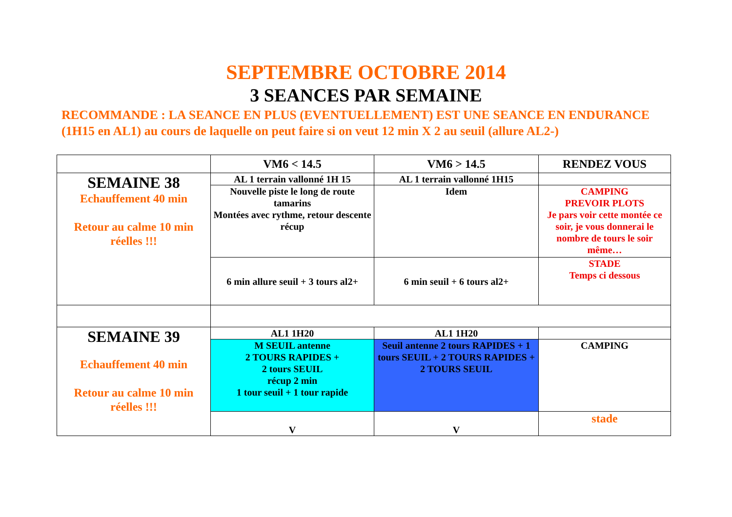SEPTEMBRE OCTOBRE 2014
3 SEANCES PAR SEMAINE
RECOMMANDE : LA SEANCE EN PLUS (EVENTUELLEMENT) EST UNE SEANCE EN ENDURANCE (1H15 en AL1) au cours de laquelle on peut faire si on veut 12 min X 2 au seuil (allure AL2-)
| | VM6 < 14.5 | VM6 > 14.5 | RENDEZ VOUS |
| SEMAINE 38 Echauffement 40 min Retour au calme 10 min réelles !!! | AL 1 terrain vallonné 1H 15 | AL 1 terrain vallonné 1H15 | |
| | Nouvelle piste le long de route tamarins Montées avec rythme, retour descente récup | Idem | CAMPING PREVOIR PLOTS Je pars voir cette montée ce soir, je vous donnerai le nombre de tours le soir même… |
| | 6 min allure seuil + 3 tours al2+ | 6 min seuil + 6 tours al2+ | STADE Temps ci dessous |
| SEMAINE 39 Echauffement 40 min Retour au calme 10 min réelles !!! | AL1 1H20 | AL1 1H20 | |
| | M SEUIL antenne 2 TOURS RAPIDES + 2 tours SEUIL récup 2 min 1 tour seuil + 1 tour rapide | Seuil antenne 2 tours RAPIDES + 1 tours SEUIL + 2 TOURS RAPIDES + 2 TOURS SEUIL | CAMPING |
| | V | V | stade |